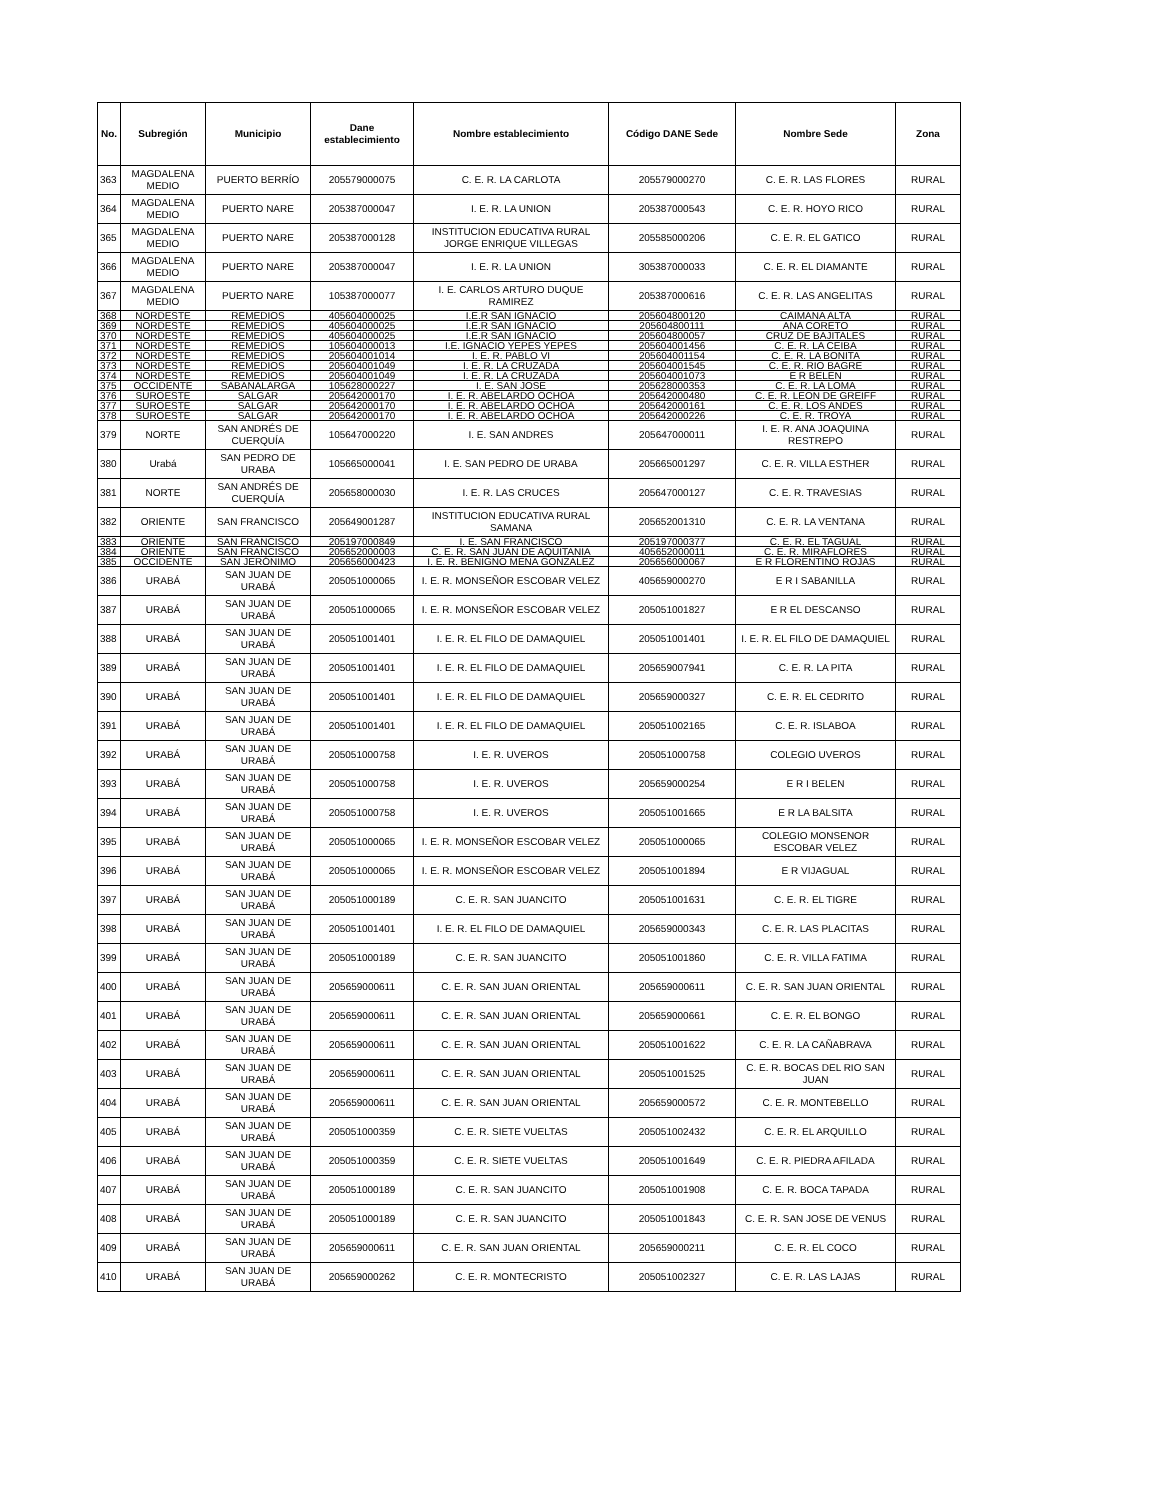| No. | Subregión | Municipio | Dane establecimiento | Nombre establecimiento | Código DANE Sede | Nombre Sede | Zona |
| --- | --- | --- | --- | --- | --- | --- | --- |
| 363 | MAGDALENA MEDIO | PUERTO BERRÍO | 205579000075 | C. E. R. LA CARLOTA | 205579000270 | C. E. R. LAS FLORES | RURAL |
| 364 | MAGDALENA MEDIO | PUERTO NARE | 205387000047 | I. E. R. LA UNION | 205387000543 | C. E. R. HOYO RICO | RURAL |
| 365 | MAGDALENA MEDIO | PUERTO NARE | 205387000128 | INSTITUCION EDUCATIVA RURAL JORGE ENRIQUE VILLEGAS | 205585000206 | C. E. R. EL GATICO | RURAL |
| 366 | MAGDALENA MEDIO | PUERTO NARE | 205387000047 | I. E. R. LA UNION | 305387000033 | C. E. R. EL DIAMANTE | RURAL |
| 367 | MAGDALENA MEDIO | PUERTO NARE | 105387000077 | I. E. CARLOS ARTURO DUQUE RAMIREZ | 205387000616 | C. E. R. LAS ANGELITAS | RURAL |
| 368 | NORDESTE | REMEDIOS | 405604000025 | I.E.R SAN IGNACIO | 205604800120 | CAIMANA ALTA | RURAL |
| 369 | NORDESTE | REMEDIOS | 405604000025 | I.E.R SAN IGNACIO | 205604800111 | ANA CORETO | RURAL |
| 370 | NORDESTE | REMEDIOS | 405604000025 | I.E.R SAN IGNACIO | 205604800057 | CRUZ DE BAJITALES | RURAL |
| 371 | NORDESTE | REMEDIOS | 105604000013 | I.E. IGNACIO YEPES YEPES | 205604001456 | C. E. R. LA CEIBA | RURAL |
| 372 | NORDESTE | REMEDIOS | 205604001014 | I. E. R. PABLO VI | 205604001154 | C. E. R. LA BONITA | RURAL |
| 373 | NORDESTE | REMEDIOS | 205604001049 | I. E. R. LA CRUZADA | 205604001545 | C. E. R. RIO BAGRE | RURAL |
| 374 | NORDESTE | REMEDIOS | 205604001049 | I. E. R. LA CRUZADA | 205604001073 | E R BELEN | RURAL |
| 375 | OCCIDENTE | SABANALARGA | 105628000227 | I. E. SAN JOSE | 205628000353 | C. E. R. LA LOMA | RURAL |
| 376 | SUROESTE | SALGAR | 205642000170 | I. E. R. ABELARDO OCHOA | 205642000480 | C. E. R. LEON DE GREIFF | RURAL |
| 377 | SUROESTE | SALGAR | 205642000170 | I. E. R. ABELARDO OCHOA | 205642000161 | C. E. R. LOS ANDES | RURAL |
| 378 | SUROESTE | SALGAR | 205642000170 | I. E. R. ABELARDO OCHOA | 205642000226 | C. E. R. TROYA | RURAL |
| 379 | NORTE | SAN ANDRÉS DE CUERQUÍA | 105647000220 | I. E. SAN ANDRES | 205647000011 | I. E. R. ANA JOAQUINA RESTREPO | RURAL |
| 380 | Urabá | SAN PEDRO DE URABA | 105665000041 | I. E. SAN PEDRO DE URABA | 205665001297 | C. E. R. VILLA ESTHER | RURAL |
| 381 | NORTE | SAN ANDRÉS DE CUERQUÍA | 205658000030 | I. E. R. LAS CRUCES | 205647000127 | C. E. R. TRAVESIAS | RURAL |
| 382 | ORIENTE | SAN FRANCISCO | 205649001287 | INSTITUCION EDUCATIVA RURAL SAMANA | 205652001310 | C. E. R. LA VENTANA | RURAL |
| 383 | ORIENTE | SAN FRANCISCO | 205197000849 | I. E. SAN FRANCISCO | 205197000377 | C. E. R. EL TAGUAL | RURAL |
| 384 | ORIENTE | SAN FRANCISCO | 205652000003 | C. E. R. SAN JUAN DE AQUITANIA | 405652000011 | C. E. R. MIRAFLORES | RURAL |
| 385 | OCCIDENTE | SAN JERÓNIMO | 205656000423 | I. E. R. BENIGNO MENA GONZALEZ | 205656000067 | E R FLORENTINO ROJAS | RURAL |
| 386 | URABÁ | SAN JUAN DE URABÁ | 205051000065 | I. E. R. MONSEÑOR ESCOBAR VELEZ | 405659000270 | E R I SABANILLA | RURAL |
| 387 | URABÁ | SAN JUAN DE URABÁ | 205051000065 | I. E. R. MONSEÑOR ESCOBAR VELEZ | 205051001827 | E R EL DESCANSO | RURAL |
| 388 | URABÁ | SAN JUAN DE URABÁ | 205051001401 | I. E. R. EL FILO DE DAMAQUIEL | 205051001401 | I. E. R. EL FILO DE DAMAQUIEL | RURAL |
| 389 | URABÁ | SAN JUAN DE URABÁ | 205051001401 | I. E. R. EL FILO DE DAMAQUIEL | 205659007941 | C. E. R. LA PITA | RURAL |
| 390 | URABÁ | SAN JUAN DE URABÁ | 205051001401 | I. E. R. EL FILO DE DAMAQUIEL | 205659000327 | C. E. R. EL CEDRITO | RURAL |
| 391 | URABÁ | SAN JUAN DE URABÁ | 205051001401 | I. E. R. EL FILO DE DAMAQUIEL | 205051002165 | C. E. R. ISLABOA | RURAL |
| 392 | URABÁ | SAN JUAN DE URABÁ | 205051000758 | I. E. R. UVEROS | 205051000758 | COLEGIO UVEROS | RURAL |
| 393 | URABÁ | SAN JUAN DE URABÁ | 205051000758 | I. E. R. UVEROS | 205659000254 | E R I BELEN | RURAL |
| 394 | URABÁ | SAN JUAN DE URABÁ | 205051000758 | I. E. R. UVEROS | 205051001665 | E R LA BALSITA | RURAL |
| 395 | URABÁ | SAN JUAN DE URABÁ | 205051000065 | I. E. R. MONSEÑOR ESCOBAR VELEZ | 205051000065 | COLEGIO MONSENOR ESCOBAR VELEZ | RURAL |
| 396 | URABÁ | SAN JUAN DE URABÁ | 205051000065 | I. E. R. MONSEÑOR ESCOBAR VELEZ | 205051001894 | E R VIJAGUAL | RURAL |
| 397 | URABÁ | SAN JUAN DE URABÁ | 205051000189 | C. E. R. SAN JUANCITO | 205051001631 | C. E. R. EL TIGRE | RURAL |
| 398 | URABÁ | SAN JUAN DE URABÁ | 205051001401 | I. E. R. EL FILO DE DAMAQUIEL | 205659000343 | C. E. R. LAS PLACITAS | RURAL |
| 399 | URABÁ | SAN JUAN DE URABÁ | 205051000189 | C. E. R. SAN JUANCITO | 205051001860 | C. E. R. VILLA FATIMA | RURAL |
| 400 | URABÁ | SAN JUAN DE URABÁ | 205659000611 | C. E. R. SAN JUAN ORIENTAL | 205659000611 | C. E. R. SAN JUAN ORIENTAL | RURAL |
| 401 | URABÁ | SAN JUAN DE URABÁ | 205659000611 | C. E. R. SAN JUAN ORIENTAL | 205659000661 | C. E. R. EL BONGO | RURAL |
| 402 | URABÁ | SAN JUAN DE URABÁ | 205659000611 | C. E. R. SAN JUAN ORIENTAL | 205051001622 | C. E. R. LA CAÑABRAVA | RURAL |
| 403 | URABÁ | SAN JUAN DE URABÁ | 205659000611 | C. E. R. SAN JUAN ORIENTAL | 205051001525 | C. E. R. BOCAS DEL RIO SAN JUAN | RURAL |
| 404 | URABÁ | SAN JUAN DE URABÁ | 205659000611 | C. E. R. SAN JUAN ORIENTAL | 205659000572 | C. E. R. MONTEBELLO | RURAL |
| 405 | URABÁ | SAN JUAN DE URABÁ | 205051000359 | C. E. R. SIETE VUELTAS | 205051002432 | C. E. R. EL ARQUILLO | RURAL |
| 406 | URABÁ | SAN JUAN DE URABÁ | 205051000359 | C. E. R. SIETE VUELTAS | 205051001649 | C. E. R. PIEDRA AFILADA | RURAL |
| 407 | URABÁ | SAN JUAN DE URABÁ | 205051000189 | C. E. R. SAN JUANCITO | 205051001908 | C. E. R. BOCA TAPADA | RURAL |
| 408 | URABÁ | SAN JUAN DE URABÁ | 205051000189 | C. E. R. SAN JUANCITO | 205051001843 | C. E. R. SAN JOSE DE VENUS | RURAL |
| 409 | URABÁ | SAN JUAN DE URABÁ | 205659000611 | C. E. R. SAN JUAN ORIENTAL | 205659000211 | C. E. R. EL COCO | RURAL |
| 410 | URABÁ | SAN JUAN DE URABÁ | 205659000262 | C. E. R. MONTECRISTO | 205051002327 | C. E. R. LAS LAJAS | RURAL |